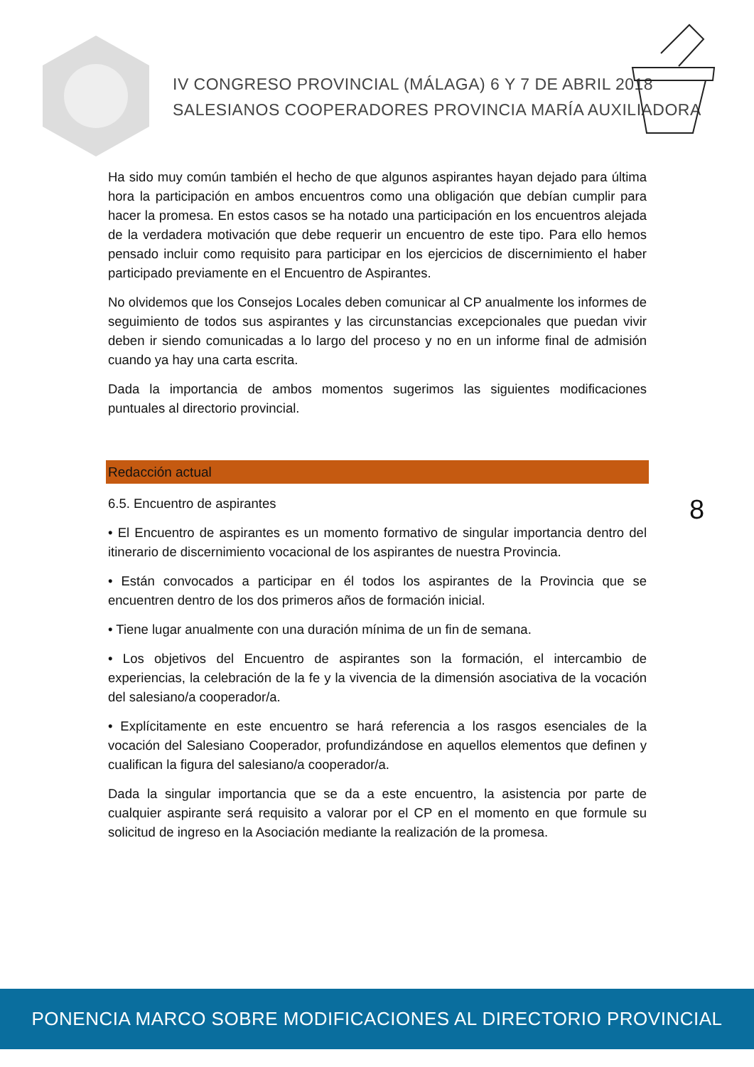IV CONGRESO PROVINCIAL (MÁLAGA) 6 Y 7 DE ABRIL 2018
SALESIANOS COOPERADORES PROVINCIA MARÍA AUXILIADORA
Ha sido muy común también el hecho de que algunos aspirantes hayan dejado para última hora la participación en ambos encuentros como una obligación que debían cumplir para hacer la promesa. En estos casos se ha notado una participación en los encuentros alejada de la verdadera motivación que debe requerir un encuentro de este tipo. Para ello hemos pensado incluir como requisito para participar en los ejercicios de discernimiento el haber participado previamente en el Encuentro de Aspirantes.
No olvidemos que los Consejos Locales deben comunicar al CP anualmente los informes de seguimiento de todos sus aspirantes y las circunstancias excepcionales que puedan vivir deben ir siendo comunicadas a lo largo del proceso y no en un informe final de admisión cuando ya hay una carta escrita.
Dada la importancia de ambos momentos sugerimos las siguientes modificaciones puntuales al directorio provincial.
Redacción actual
6.5. Encuentro de aspirantes
• El Encuentro de aspirantes es un momento formativo de singular importancia dentro del itinerario de discernimiento vocacional de los aspirantes de nuestra Provincia.
• Están convocados a participar en él todos los aspirantes de la Provincia que se encuentren dentro de los dos primeros años de formación inicial.
• Tiene lugar anualmente con una duración mínima de un fin de semana.
• Los objetivos del Encuentro de aspirantes son la formación, el intercambio de experiencias, la celebración de la fe y la vivencia de la dimensión asociativa de la vocación del salesiano/a cooperador/a.
• Explícitamente en este encuentro se hará referencia a los rasgos esenciales de la vocación del Salesiano Cooperador, profundizándose en aquellos elementos que definen y cualifican la figura del salesiano/a cooperador/a.
Dada la singular importancia que se da a este encuentro, la asistencia por parte de cualquier aspirante será requisito a valorar por el CP en el momento en que formule su solicitud de ingreso en la Asociación mediante la realización de la promesa.
8
PONENCIA MARCO SOBRE MODIFICACIONES AL DIRECTORIO PROVINCIAL